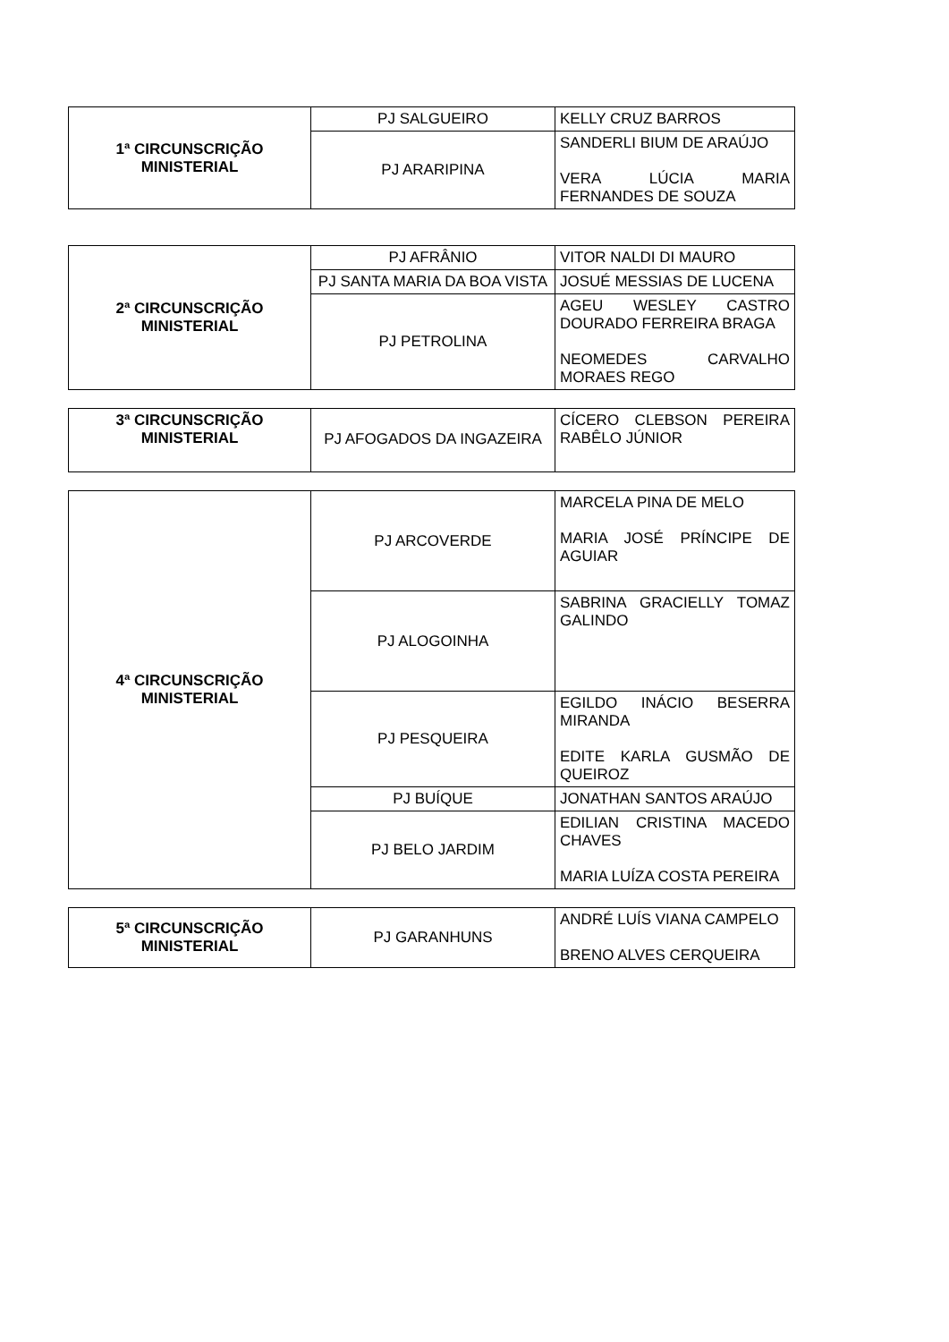| 1ª CIRCUNSCRIÇÃO MINISTERIAL | PJ SALGUEIRO | KELLY CRUZ BARROS |
| | PJ ARARIPINA | SANDERLI BIUM DE ARAÚJO VERA LÚCIA MARIA FERNANDES DE SOUZA |
| 2ª CIRCUNSCRIÇÃO MINISTERIAL | PJ AFRÂNIO | VITOR NALDI DI MAURO |
| | PJ SANTA MARIA DA BOA VISTA | JOSUÉ MESSIAS DE LUCENA |
| | PJ PETROLINA | AGEU WESLEY CASTRO DOURADO FERREIRA BRAGA NEOMEDES CARVALHO MORAES REGO |
| 3ª CIRCUNSCRIÇÃO MINISTERIAL | PJ AFOGADOS DA INGAZEIRA | CÍCERO CLEBSON PEREIRA RABÊLO JÚNIOR |
| 4ª CIRCUNSCRIÇÃO MINISTERIAL | PJ ARCOVERDE | MARCELA PINA DE MELO MARIA JOSÉ PRÍNCIPE DE AGUIAR |
| | PJ ALOGOINHA | SABRINA GRACIELLY TOMAZ GALINDO |
| | PJ PESQUEIRA | EGILDO INÁCIO BESERRA MIRANDA EDITE KARLA GUSMÃO DE QUEIROZ |
| | PJ BUÍQUE | JONATHAN SANTOS ARAÚJO |
| | PJ BELO JARDIM | EDILIAN CRISTINA MACEDO CHAVES MARIA LUÍZA COSTA PEREIRA |
| 5ª CIRCUNSCRIÇÃO MINISTERIAL | PJ GARANHUNS | ANDRÉ LUÍS VIANA CAMPELO BRENO ALVES CERQUEIRA |